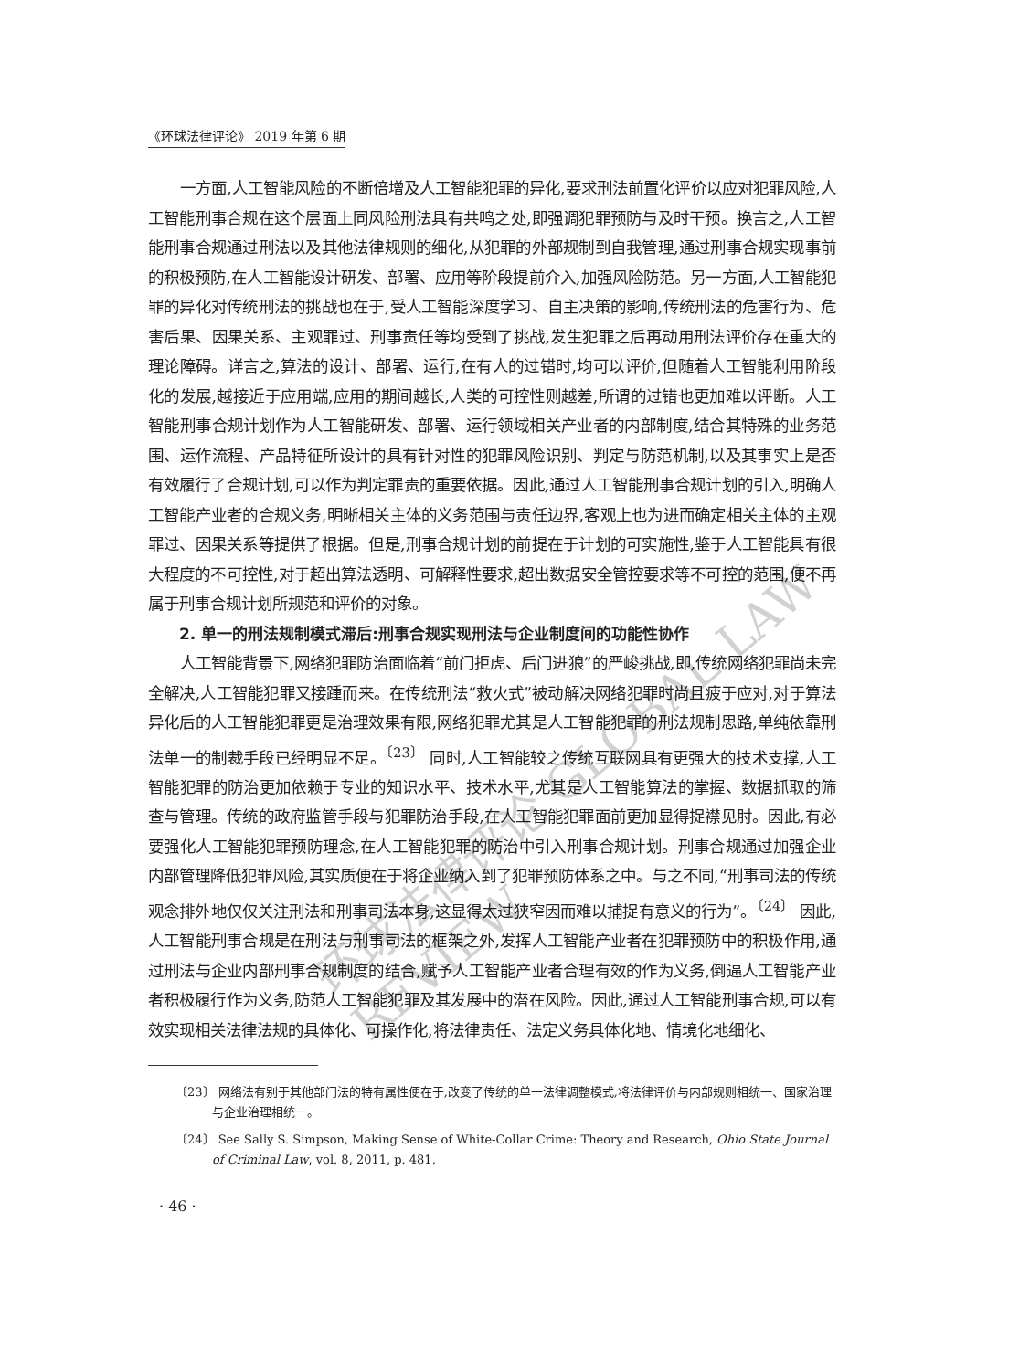《环球法律评论》 2019 年第 6 期
一方面,人工智能风险的不断倍增及人工智能犯罪的异化,要求刑法前置化评价以应对犯罪风险,人工智能刑事合规在这个层面上同风险刑法具有共鸣之处,即强调犯罪预防与及时干预。换言之,人工智能刑事合规通过刑法以及其他法律规则的细化,从犯罪的外部规制到自我管理,通过刑事合规实现事前的积极预防,在人工智能设计研发、部署、应用等阶段提前介入,加强风险防范。另一方面,人工智能犯罪的异化对传统刑法的挑战也在于,受人工智能深度学习、自主决策的影响,传统刑法的危害行为、危害后果、因果关系、主观罪过、刑事责任等均受到了挑战,发生犯罪之后再动用刑法评价存在重大的理论障碍。详言之,算法的设计、部署、运行,在有人的过错时,均可以评价,但随着人工智能利用阶段化的发展,越接近于应用端,应用的期间越长,人类的可控性则越差,所谓的过错也更加难以评断。人工智能刑事合规计划作为人工智能研发、部署、运行领域相关产业者的内部制度,结合其特殊的业务范围、运作流程、产品特征所设计的具有针对性的犯罪风险识别、判定与防范机制,以及其事实上是否有效履行了合规计划,可以作为判定罪责的重要依据。因此,通过人工智能刑事合规计划的引入,明确人工智能产业者的合规义务,明晰相关主体的义务范围与责任边界,客观上也为进而确定相关主体的主观罪过、因果关系等提供了根据。但是,刑事合规计划的前提在于计划的可实施性,鉴于人工智能具有很大程度的不可控性,对于超出算法透明、可解释性要求,超出数据安全管控要求等不可控的范围,便不再属于刑事合规计划所规范和评价的对象。
2. 单一的刑法规制模式滞后:刑事合规实现刑法与企业制度间的功能性协作
人工智能背景下,网络犯罪防治面临着“前门拒虎、后门进狼”的严峻挑战,即,传统网络犯罪尚未完全解决,人工智能犯罪又接踵而来。在传统刑法“救火式”被动解决网络犯罪时尚且疲于应对,对于算法异化后的人工智能犯罪更是治理效果有限,网络犯罪尤其是人工智能犯罪的刑法规制思路,单纯依靠刑法单一的制裁手段已经明显不足。<sup>〔23〕</sup> 同时,人工智能较之传统互联网具有更强大的技术支撑,人工智能犯罪的防治更加依赖于专业的知识水平、技术水平,尤其是人工智能算法的掌握、数据抓取的筛查与管理。传统的政府监管手段与犯罪防治手段,在人工智能犯罪面前更加显得捉襟见肘。因此,有必要强化人工智能犯罪预防理念,在人工智能犯罪的防治中引入刑事合规计划。刑事合规通过加强企业内部管理降低犯罪风险,其实质便在于将企业纳入到了犯罪预防体系之中。与之不同,“刑事司法的传统观念排外地仅仅关注刑法和刑事司法本身,这显得太过狭窄因而难以捕捉有意义的行为”。<sup>〔24〕</sup> 因此,人工智能刑事合规是在刑法与刑事司法的框架之外,发挥人工智能产业者在犯罪预防中的积极作用,通过刑法与企业内部刑事合规制度的结合,赋予人工智能产业者合理有效的作为义务,倒逼人工智能产业者积极履行作为义务,防范人工智能犯罪及其发展中的潜在风险。因此,通过人工智能刑事合规,可以有效实现相关法律法规的具体化、可操作化,将法律责任、法定义务具体化地、情境化地细化、
〔23〕 网络法有别于其他部门法的特有属性便在于,改变了传统的单一法律调整模式,将法律评价与内部规则相统一、国家治理与企业治理相统一。
〔24〕 See Sally S. Simpson, Making Sense of White-Collar Crime: Theory and Research, Ohio State Journal of Criminal Law, vol. 8, 2011, p. 481.
· 46 ·
环球法律评论 GLOBAL LAW REVIEW